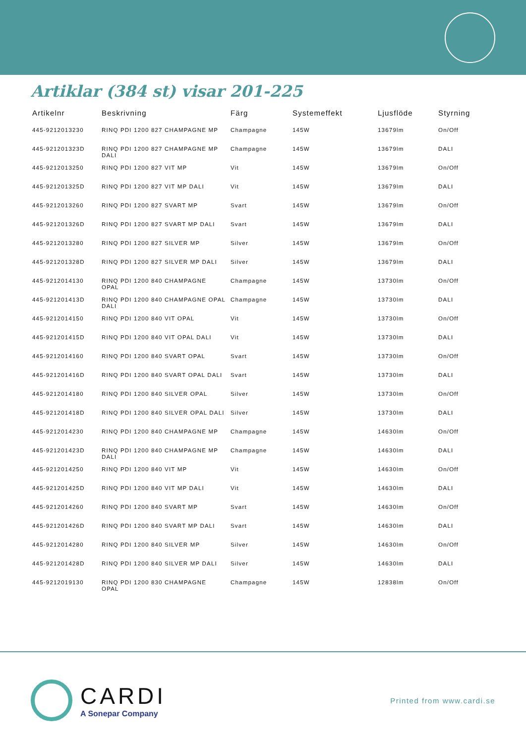Artiklar (384 st) visar 201-225
| Artikelnr | Beskrivning | Färg | Systemeffekt | Ljusflöde | Styrning |
| --- | --- | --- | --- | --- | --- |
| 445-9212013230 | RINQ PDI 1200 827 CHAMPAGNE MP | Champagne | 145W | 13679lm | On/Off |
| 445-921201323D | RINQ PDI 1200 827 CHAMPAGNE MP DALI | Champagne | 145W | 13679lm | DALI |
| 445-9212013250 | RINQ PDI 1200 827 VIT MP | Vit | 145W | 13679lm | On/Off |
| 445-921201325D | RINQ PDI 1200 827 VIT MP DALI | Vit | 145W | 13679lm | DALI |
| 445-9212013260 | RINQ PDI 1200 827 SVART MP | Svart | 145W | 13679lm | On/Off |
| 445-921201326D | RINQ PDI 1200 827 SVART MP DALI | Svart | 145W | 13679lm | DALI |
| 445-9212013280 | RINQ PDI 1200 827 SILVER MP | Silver | 145W | 13679lm | On/Off |
| 445-921201328D | RINQ PDI 1200 827 SILVER MP DALI | Silver | 145W | 13679lm | DALI |
| 445-9212014130 | RINQ PDI 1200 840 CHAMPAGNE OPAL | Champagne | 145W | 13730lm | On/Off |
| 445-921201413D | RINQ PDI 1200 840 CHAMPAGNE OPAL DALI | Champagne | 145W | 13730lm | DALI |
| 445-9212014150 | RINQ PDI 1200 840 VIT OPAL | Vit | 145W | 13730lm | On/Off |
| 445-921201415D | RINQ PDI 1200 840 VIT OPAL DALI | Vit | 145W | 13730lm | DALI |
| 445-9212014160 | RINQ PDI 1200 840 SVART OPAL | Svart | 145W | 13730lm | On/Off |
| 445-921201416D | RINQ PDI 1200 840 SVART OPAL DALI | Svart | 145W | 13730lm | DALI |
| 445-9212014180 | RINQ PDI 1200 840 SILVER OPAL | Silver | 145W | 13730lm | On/Off |
| 445-921201418D | RINQ PDI 1200 840 SILVER OPAL DALI | Silver | 145W | 13730lm | DALI |
| 445-9212014230 | RINQ PDI 1200 840 CHAMPAGNE MP | Champagne | 145W | 14630lm | On/Off |
| 445-921201423D | RINQ PDI 1200 840 CHAMPAGNE MP DALI | Champagne | 145W | 14630lm | DALI |
| 445-9212014250 | RINQ PDI 1200 840 VIT MP | Vit | 145W | 14630lm | On/Off |
| 445-921201425D | RINQ PDI 1200 840 VIT MP DALI | Vit | 145W | 14630lm | DALI |
| 445-9212014260 | RINQ PDI 1200 840 SVART MP | Svart | 145W | 14630lm | On/Off |
| 445-921201426D | RINQ PDI 1200 840 SVART MP DALI | Svart | 145W | 14630lm | DALI |
| 445-9212014280 | RINQ PDI 1200 840 SILVER MP | Silver | 145W | 14630lm | On/Off |
| 445-921201428D | RINQ PDI 1200 840 SILVER MP DALI | Silver | 145W | 14630lm | DALI |
| 445-9212019130 | RINQ PDI 1200 830 CHAMPAGNE OPAL | Champagne | 145W | 12838lm | On/Off |
CARDI
A Sonepar Company
Printed from www.cardi.se